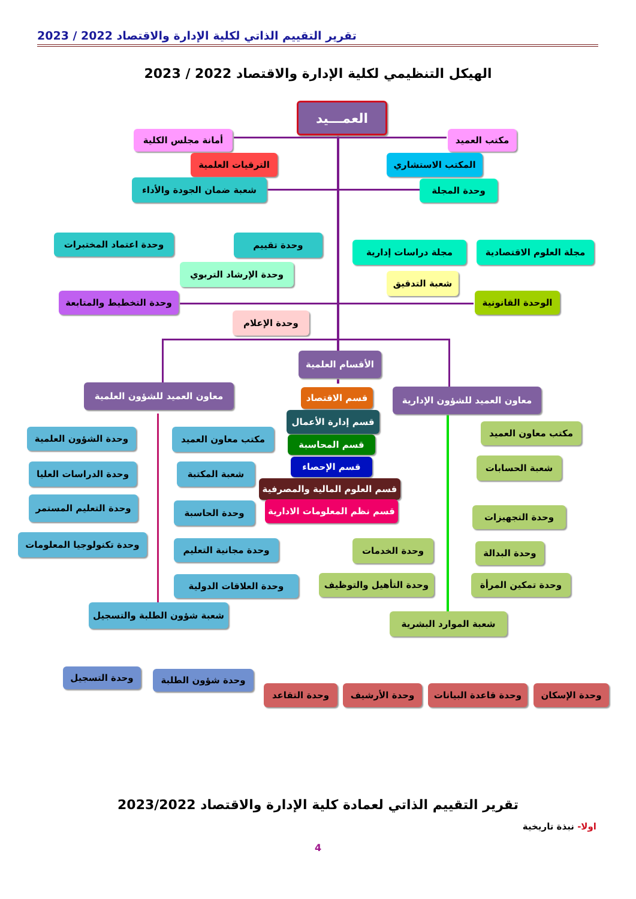تقرير التقييم الذاتي لكلية الإدارة والاقتصاد 2022 / 2023
الهيكل التنظيمي لكلية الإدارة والاقتصاد 2022 / 2023
العمـــيد
مكتب العميد
أمانة مجلس الكلية
المكتب الاستشاري
الترقيات العلمية
وحدة المجلة
شعبة ضمان الجودة والأداء
وحدة اعتماد المختبرات وحدة تقييم
مجلة دراسات إدارية
مجلة العلوم الاقتصادية
وحدة الإرشاد التربوي
شعبة التدقيق
وحدة التخطيط والمتابعة
الوحدة القانونية
وحدة الإعلام
الأقسام العلمية
معاون العميد للشؤون العلمية
معاون العميد للشؤون الإدارية
قسم الاقتصاد
قسم إدارة الأعمال
قسم المحاسبة
قسم الإحصاء
قسم العلوم المالية والمصرفية
قسم نظم المعلومات الادارية
وحدة الشؤون العلمية مكتب معاون العميد
وحدة الدراسات العليا شعبة المكتبة
وحدة التعليم المستمر
وحدة الحاسبة
وحدة تكنولوجيا المعلومات
وحدة مجانية التعليم
وحدة العلاقات الدولية
شعبة شؤون الطلبة والتسجيل
وحدة التسجيل وحدة شؤون الطلبة
مكتب معاون العميد
شعبة الحسابات
وحدة التجهيزات
وحدة الخدمات وحدة البدالة
وحدة التأهيل والتوظيف وحدة تمكين المرأة
شعبة الموارد البشرية
وحدة التقاعد وحدة الأرشيف
وحدة قاعدة البيانات
وحدة الإسكان
تقرير التقييم الذاتي لعمادة كلية الإدارة والاقتصاد 2023/2022
اولا- نبذة تاريخية
4